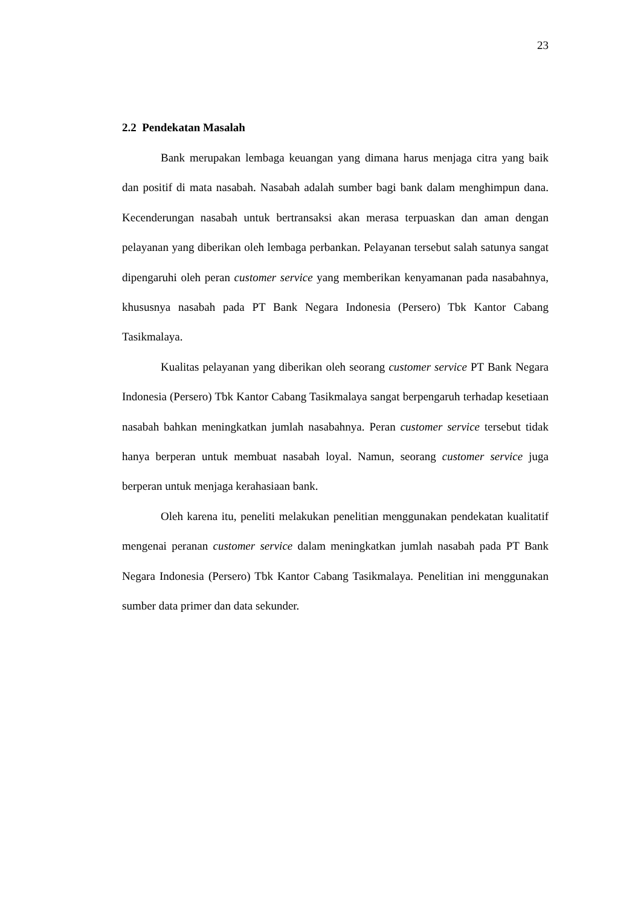23
2.2 Pendekatan Masalah
Bank merupakan lembaga keuangan yang dimana harus menjaga citra yang baik dan positif di mata nasabah. Nasabah adalah sumber bagi bank dalam menghimpun dana. Kecenderungan nasabah untuk bertransaksi akan merasa terpuaskan dan aman dengan pelayanan yang diberikan oleh lembaga perbankan. Pelayanan tersebut salah satunya sangat dipengaruhi oleh peran customer service yang memberikan kenyamanan pada nasabahnya, khususnya nasabah pada PT Bank Negara Indonesia (Persero) Tbk Kantor Cabang Tasikmalaya.
Kualitas pelayanan yang diberikan oleh seorang customer service PT Bank Negara Indonesia (Persero) Tbk Kantor Cabang Tasikmalaya sangat berpengaruh terhadap kesetiaan nasabah bahkan meningkatkan jumlah nasabahnya. Peran customer service tersebut tidak hanya berperan untuk membuat nasabah loyal. Namun, seorang customer service juga berperan untuk menjaga kerahasiaan bank.
Oleh karena itu, peneliti melakukan penelitian menggunakan pendekatan kualitatif mengenai peranan customer service dalam meningkatkan jumlah nasabah pada PT Bank Negara Indonesia (Persero) Tbk Kantor Cabang Tasikmalaya. Penelitian ini menggunakan sumber data primer dan data sekunder.